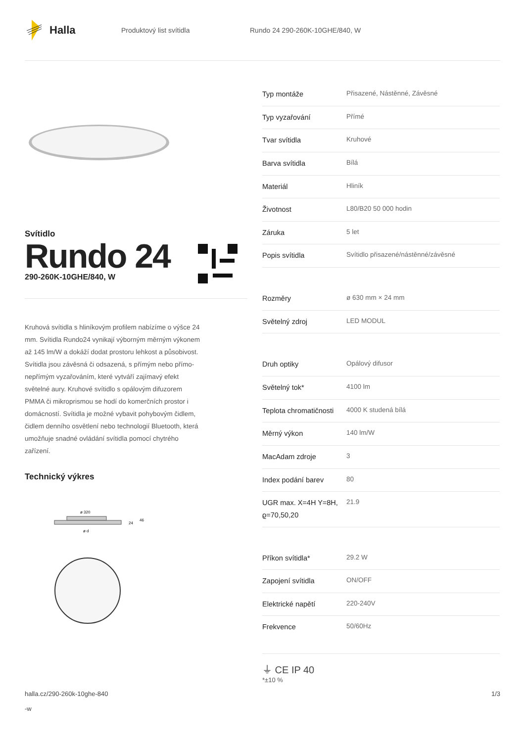Halla
Produktový list svítidla Rundo 24 290-260K-10GHE/840, W
Svítidlo
Rundo 24
290-260K-10GHE/840, W
Kruhová svítidla s hliníkovým profilem nabízíme o výšce 24 mm. Svítidla Rundo24 vynikají výborným měrným výkonem až 145 lm/W a dokáží dodat prostoru lehkost a působivost. Svítidla jsou závěsná či odsazená, s přímým nebo přímo-nepřímým vyzařováním, které vytváří zajímavý efekt světelné aury. Kruhové svítidlo s opálovým difuzorem PMMA či mikroprismou se hodí do komerčních prostor i domácností. Svítidla je možné vybavit pohybovým čidlem, čidlem denního osvětlení nebo technologií Bluetooth, která umožňuje snadné ovládání svítidla pomocí chytrého zařízení.
Technický výkres
ø 320
24
46
ø d
| Typ montáže | Přisazené, Nástěnné, Závěsné |
| Typ vyzařování | Přímé |
| Tvar svítidla | Kruhové |
| Barva svítidla | Bílá |
| Materiál | Hliník |
| Životnost | L80/B20 50 000 hodin |
| Záruka | 5 let |
| Popis svítidla | Svítidlo přisazené/nástěnné/závěsné |
| Rozměry | ø 630 mm × 24 mm |
| Světelný zdroj | LED MODUL |
| Druh optiky | Opálový difusor |
| Světelný tok* | 4100 lm |
| Teplota chromatičnosti | 4000 K studená bílá |
| Měrný výkon | 140 lm/W |
| MacAdam zdroje | 3 |
| Index podání barev | 80 |
| UGR max. X=4H Y=8H, ϱ=70,50,20 | 21.9 |
| Příkon svítidla* | 29.2 W |
| Zapojení svítidla | ON/OFF |
| Elektrické napětí | 220-240V |
| Frekvence | 50/60Hz |
⏚ CE IP 40
*±10 %
halla.cz/290-260k-10ghe-840
-w
1/3